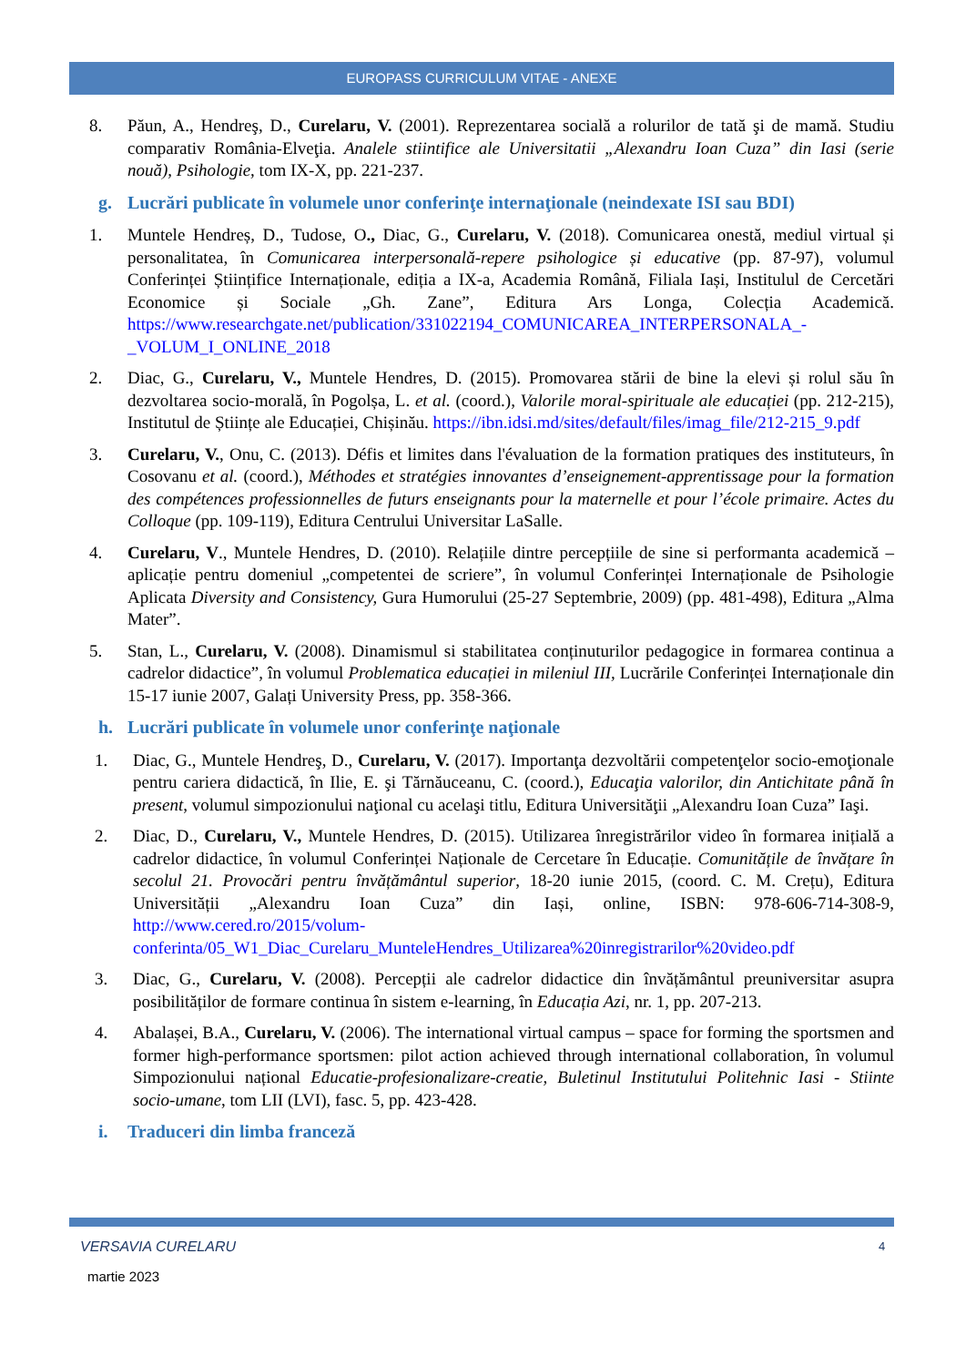EUROPASS CURRICULUM VITAE - ANEXE
8. Păun, A., Hendreş, D., Curelaru, V. (2001). Reprezentarea socială a rolurilor de tată şi de mamă. Studiu comparativ România-Elveţia. Analele stiintifice ale Universitatii „Alexandru Ioan Cuza” din Iasi (serie nouă), Psihologie, tom IX-X, pp. 221-237.
g. Lucrări publicate în volumele unor conferinţe internaţionale (neindexate ISI sau BDI)
1. Muntele Hendreș, D., Tudose, O., Diac, G., Curelaru, V. (2018). Comunicarea onestă, mediul virtual și personalitatea, în Comunicarea interpersonală-repere psihologice și educative (pp. 87-97), volumul Conferinței Științifice Internaționale, ediția a IX-a, Academia Română, Filiala Iași, Institulul de Cercetări Economice și Sociale „Gh. Zane”, Editura Ars Longa, Colecția Academică. https://www.researchgate.net/publication/331022194_COMUNICAREA_INTERPERSONALA_-_VOLUM_I_ONLINE_2018
2. Diac, G., Curelaru, V., Muntele Hendres, D. (2015). Promovarea stării de bine la elevi și rolul său în dezvoltarea socio-morală, în Pogolșa, L. et al. (coord.), Valorile moral-spirituale ale educației (pp. 212-215), Institutul de Științe ale Educației, Chișinău. https://ibn.idsi.md/sites/default/files/imag_file/212-215_9.pdf
3. Curelaru, V., Onu, C. (2013). Défis et limites dans l'évaluation de la formation pratiques des instituteurs, în Cosovanu et al. (coord.), Méthodes et stratégies innovantes d’enseignement-apprentissage pour la formation des compétences professionnelles de futurs enseignants pour la maternelle et pour l’école primaire. Actes du Colloque (pp. 109-119), Editura Centrului Universitar LaSalle.
4. Curelaru, V., Muntele Hendres, D. (2010). Relațiile dintre percepțiile de sine si performanta academică – aplicație pentru domeniul „competentei de scriere”, în volumul Conferinței Internaționale de Psihologie Aplicata Diversity and Consistency, Gura Humorului (25-27 Septembrie, 2009) (pp. 481-498), Editura „Alma Mater”.
5. Stan, L., Curelaru, V. (2008). Dinamismul si stabilitatea conținuturilor pedagogice in formarea continua a cadrelor didactice”, în volumul Problematica educației in mileniul III, Lucrările Conferinței Internaționale din 15-17 iunie 2007, Galați University Press, pp. 358-366.
h. Lucrări publicate în volumele unor conferinţe naţionale
1. Diac, G., Muntele Hendreş, D., Curelaru, V. (2017). Importanţa dezvoltării competenţelor socio-emoţionale pentru cariera didactică, în Ilie, E. şi Tărnăuceanu, C. (coord.), Educaţia valorilor, din Antichitate până în present, volumul simpozionului naţional cu acelaşi titlu, Editura Universităţii „Alexandru Ioan Cuza” Iaşi.
2. Diac, D., Curelaru, V., Muntele Hendres, D. (2015). Utilizarea înregistrărilor video în formarea inițială a cadrelor didactice, în volumul Conferinței Naționale de Cercetare în Educație. Comunitățile de învățare în secolul 21. Provocări pentru învățământul superior, 18-20 iunie 2015, (coord. C. M. Crețu), Editura Universității „Alexandru Ioan Cuza” din Iași, online, ISBN: 978-606-714-308-9, http://www.cered.ro/2015/volum-conferinta/05_W1_Diac_Curelaru_MunteleHendres_Utilizarea%20inregistrarilor%20video.pdf
3. Diac, G., Curelaru, V. (2008). Percepții ale cadrelor didactice din învățământul preuniversitar asupra posibilităților de formare continua în sistem e-learning, în Educația Azi, nr. 1, pp. 207-213.
4. Abalașei, B.A., Curelaru, V. (2006). The international virtual campus – space for forming the sportsmen and former high-performance sportsmen: pilot action achieved through international collaboration, în volumul Simpozionului național Educatie-profesionalizare-creatie, Buletinul Institutului Politehnic Iasi - Stiinte socio-umane, tom LII (LVI), fasc. 5, pp. 423-428.
i. Traduceri din limba franceză
VERSAVIA CURELARU 4
martie 2023